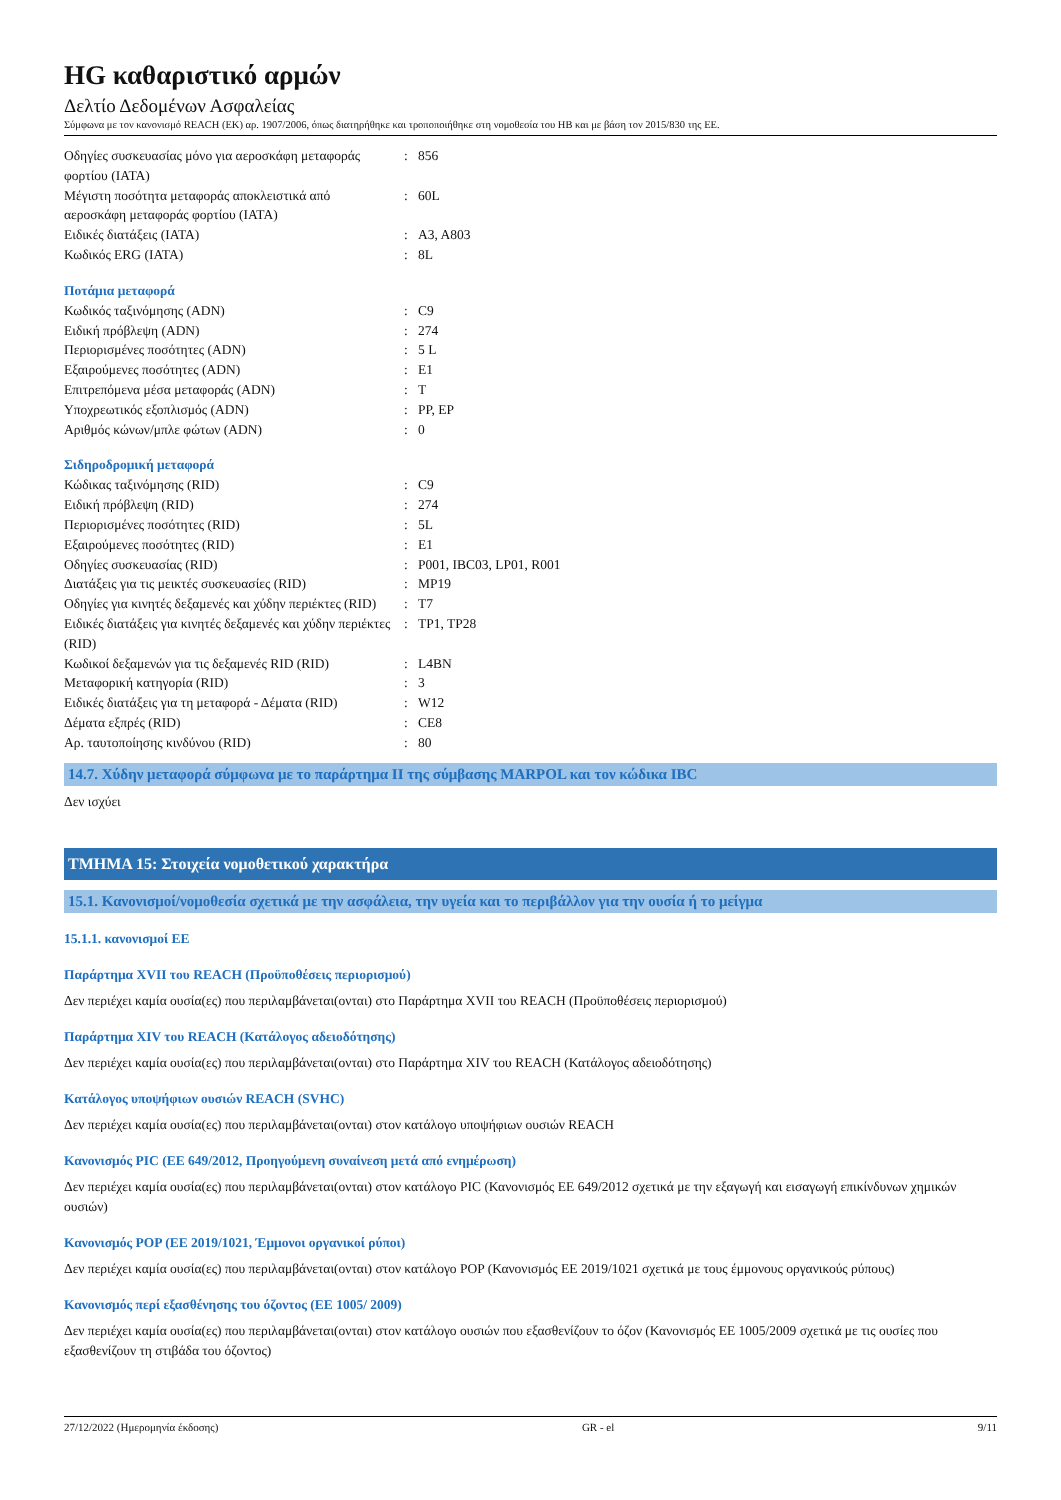HG καθαριστικό αρμών
Δελτίο Δεδομένων Ασφαλείας
Σύμφωνα με τον κανονισμό REACH (ΕΚ) αρ. 1907/2006, όπως διατηρήθηκε και τροποποιήθηκε στη νομοθεσία του ΗΒ και με βάση τον 2015/830 της ΕΕ.
| Οδηγίες συσκευασίας μόνο για αεροσκάφη μεταφοράς φορτίου (IATA) | : | 856 |
| Μέγιστη ποσότητα μεταφοράς αποκλειστικά από αεροσκάφη μεταφοράς φορτίου (IATA) | : | 60L |
| Ειδικές διατάξεις (IATA) | : | A3, A803 |
| Κωδικός ERG (IATA) | : | 8L |
Ποτάμια μεταφορά
| Κωδικός ταξινόμησης (ADN) | : | C9 |
| Ειδική πρόβλεψη (ADN) | : | 274 |
| Περιορισμένες ποσότητες (ADN) | : | 5 L |
| Εξαιρούμενες ποσότητες (ADN) | : | E1 |
| Επιτρεπόμενα μέσα μεταφοράς (ADN) | : | T |
| Υποχρεωτικός εξοπλισμός (ADN) | : | PP, EP |
| Αριθμός κώνων/μπλε φώτων (ADN) | : | 0 |
Σιδηροδρομική μεταφορά
| Κώδικας ταξινόμησης (RID) | : | C9 |
| Ειδική πρόβλεψη (RID) | : | 274 |
| Περιορισμένες ποσότητες (RID) | : | 5L |
| Εξαιρούμενες ποσότητες (RID) | : | E1 |
| Οδηγίες συσκευασίας (RID) | : | P001, IBC03, LP01, R001 |
| Διατάξεις για τις μεικτές συσκευασίες (RID) | : | MP19 |
| Οδηγίες για κινητές δεξαμενές και χύδην περιέκτες (RID) | : | T7 |
| Ειδικές διατάξεις για κινητές δεξαμενές και χύδην περιέκτες (RID) | : | TP1, TP28 |
| Κωδικοί δεξαμενών για τις δεξαμενές RID (RID) | : | L4BN |
| Μεταφορική κατηγορία (RID) | : | 3 |
| Ειδικές διατάξεις για τη μεταφορά - Δέματα (RID) | : | W12 |
| Δέματα εξπρές (RID) | : | CE8 |
| Αρ. ταυτοποίησης κινδύνου (RID) | : | 80 |
14.7. Χύδην μεταφορά σύμφωνα με το παράρτημα II της σύμβασης MARPOL και τον κώδικα IBC
Δεν ισχύει
ΤΜΗΜΑ 15: Στοιχεία νομοθετικού χαρακτήρα
15.1. Κανονισμοί/νομοθεσία σχετικά με την ασφάλεια, την υγεία και το περιβάλλον για την ουσία ή το μείγμα
15.1.1. κανονισμοί ΕΕ
Παράρτημα XVII του REACH (Προϋποθέσεις περιορισμού)
Δεν περιέχει καμία ουσία(ες) που περιλαμβάνεται(ονται) στο Παράρτημα XVII του REACH (Προϋποθέσεις περιορισμού)
Παράρτημα XIV του REACH (Κατάλογος αδειοδότησης)
Δεν περιέχει καμία ουσία(ες) που περιλαμβάνεται(ονται) στο Παράρτημα XIV του REACH (Κατάλογος αδειοδότησης)
Κατάλογος υποψήφιων ουσιών REACH (SVHC)
Δεν περιέχει καμία ουσία(ες) που περιλαμβάνεται(ονται) στον κατάλογο υποψήφιων ουσιών REACH
Κανονισμός PIC (ΕΕ 649/2012, Προηγούμενη συναίνεση μετά από ενημέρωση)
Δεν περιέχει καμία ουσία(ες) που περιλαμβάνεται(ονται) στον κατάλογο PIC (Κανονισμός ΕΕ 649/2012 σχετικά με την εξαγωγή και εισαγωγή επικίνδυνων χημικών ουσιών)
Κανονισμός POP (ΕΕ 2019/1021, Έμμονοι οργανικοί ρύποι)
Δεν περιέχει καμία ουσία(ες) που περιλαμβάνεται(ονται) στον κατάλογο POP (Κανονισμός ΕΕ 2019/1021 σχετικά με τους έμμονους οργανικούς ρύπους)
Κανονισμός περί εξασθένησης του όζοντος (ΕΕ 1005/ 2009)
Δεν περιέχει καμία ουσία(ες) που περιλαμβάνεται(ονται) στον κατάλογο ουσιών που εξασθενίζουν το όζον (Κανονισμός ΕΕ 1005/2009 σχετικά με τις ουσίες που εξασθενίζουν τη στιβάδα του όζοντος)
27/12/2022 (Ημερομηνία έκδοσης) GR - el 9/11